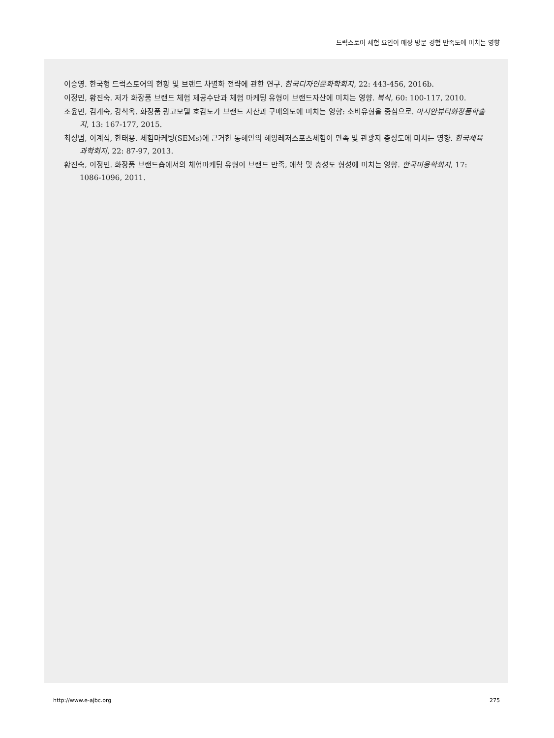드럭스토어 체험 요인이 매장 방문 경험 만족도에 미치는 영향
이승영. 한국형 드럭스토어의 현황 및 브랜드 차별화 전략에 관한 연구. 한국디자인문화학회지, 22: 443-456, 2016b.
이정민, 황진숙. 저가 화장품 브랜드 체험 제공수단과 체험 마케팅 유형이 브랜드자산에 미치는 영향. 복식, 60: 100-117, 2010.
조윤민, 김계숙, 강식옥. 화장품 광고모델 호감도가 브랜드 자산과 구매의도에 미치는 영향: 소비유형을 중심으로. 아시안뷰티화장품학술지, 13: 167-177, 2015.
최성범, 이계석, 한태용. 체험마케팅(SEMs)에 근거한 동해안의 해양레저스포츠체험이 만족 및 관광지 충성도에 미치는 영향. 한국체육과학회지, 22: 87-97, 2013.
황진숙, 이정민. 화장품 브랜드숍에서의 체험마케팅 유형이 브랜드 만족, 애착 및 충성도 형성에 미치는 영향. 한국미용학회지, 17: 1086-1096, 2011.
http://www.e-ajbc.org 275